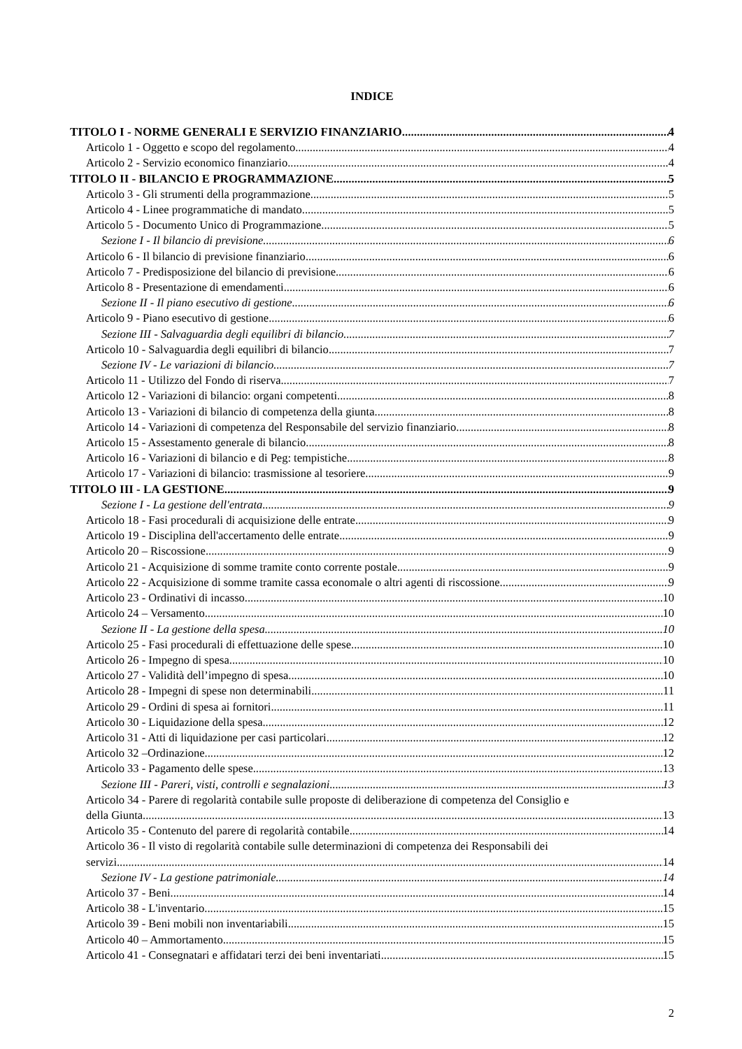INDICE
TITOLO I - NORME GENERALI E SERVIZIO FINANZIARIO 4
Articolo 1 - Oggetto e scopo del regolamento 4
Articolo 2 - Servizio economico finanziario 4
TITOLO II - BILANCIO E PROGRAMMAZIONE 5
Articolo 3 - Gli strumenti della programmazione 5
Articolo 4 - Linee programmatiche di mandato 5
Articolo 5 - Documento Unico di Programmazione 5
Sezione I - Il bilancio di previsione 6
Articolo 6 - Il bilancio di previsione finanziario 6
Articolo 7 - Predisposizione del bilancio di previsione 6
Articolo 8 - Presentazione di emendamenti 6
Sezione II - Il piano esecutivo di gestione 6
Articolo 9 - Piano esecutivo di gestione 6
Sezione III - Salvaguardia degli equilibri di bilancio 7
Articolo 10 - Salvaguardia degli equilibri di bilancio 7
Sezione IV - Le variazioni di bilancio 7
Articolo 11 - Utilizzo del Fondo di riserva 7
Articolo 12 - Variazioni di bilancio: organi competenti 8
Articolo 13 - Variazioni di bilancio di competenza della giunta 8
Articolo 14 - Variazioni di competenza del Responsabile del servizio finanziario 8
Articolo 15 - Assestamento generale di bilancio 8
Articolo 16 - Variazioni di bilancio e di Peg: tempistiche 8
Articolo 17 - Variazioni di bilancio: trasmissione al tesoriere 9
TITOLO III - LA GESTIONE 9
Sezione I - La gestione dell'entrata 9
Articolo 18 - Fasi procedurali di acquisizione delle entrate 9
Articolo 19 - Disciplina dell'accertamento delle entrate 9
Articolo 20 – Riscossione 9
Articolo 21 - Acquisizione di somme tramite conto corrente postale 9
Articolo 22 - Acquisizione di somme tramite cassa economale o altri agenti di riscossione 9
Articolo 23 - Ordinativi di incasso 10
Articolo 24 – Versamento 10
Sezione II - La gestione della spesa 10
Articolo 25 - Fasi procedurali di effettuazione delle spese 10
Articolo 26 - Impegno di spesa 10
Articolo 27 - Validità dell’impegno di spesa 10
Articolo 28 - Impegni di spese non determinabili 11
Articolo 29 - Ordini di spesa ai fornitori 11
Articolo 30 - Liquidazione della spesa 12
Articolo 31 - Atti di liquidazione per casi particolari 12
Articolo 32 –Ordinazione 12
Articolo 33 - Pagamento delle spese 13
Sezione III - Pareri, visti, controlli e segnalazioni 13
Articolo 34 - Parere di regolarità contabile sulle proposte di deliberazione di competenza del Consiglio e
della Giunta 13
Articolo 35 - Contenuto del parere di regolarità contabile 14
Articolo 36 - Il visto di regolarità contabile sulle determinazioni di competenza dei Responsabili dei
servizi 14
Sezione IV - La gestione patrimoniale 14
Articolo 37 - Beni 14
Articolo 38 - L'inventario 15
Articolo 39 - Beni mobili non inventariabili 15
Articolo 40 – Ammortamento 15
Articolo 41 - Consegnatari e affidatari terzi dei beni inventariati 15
2